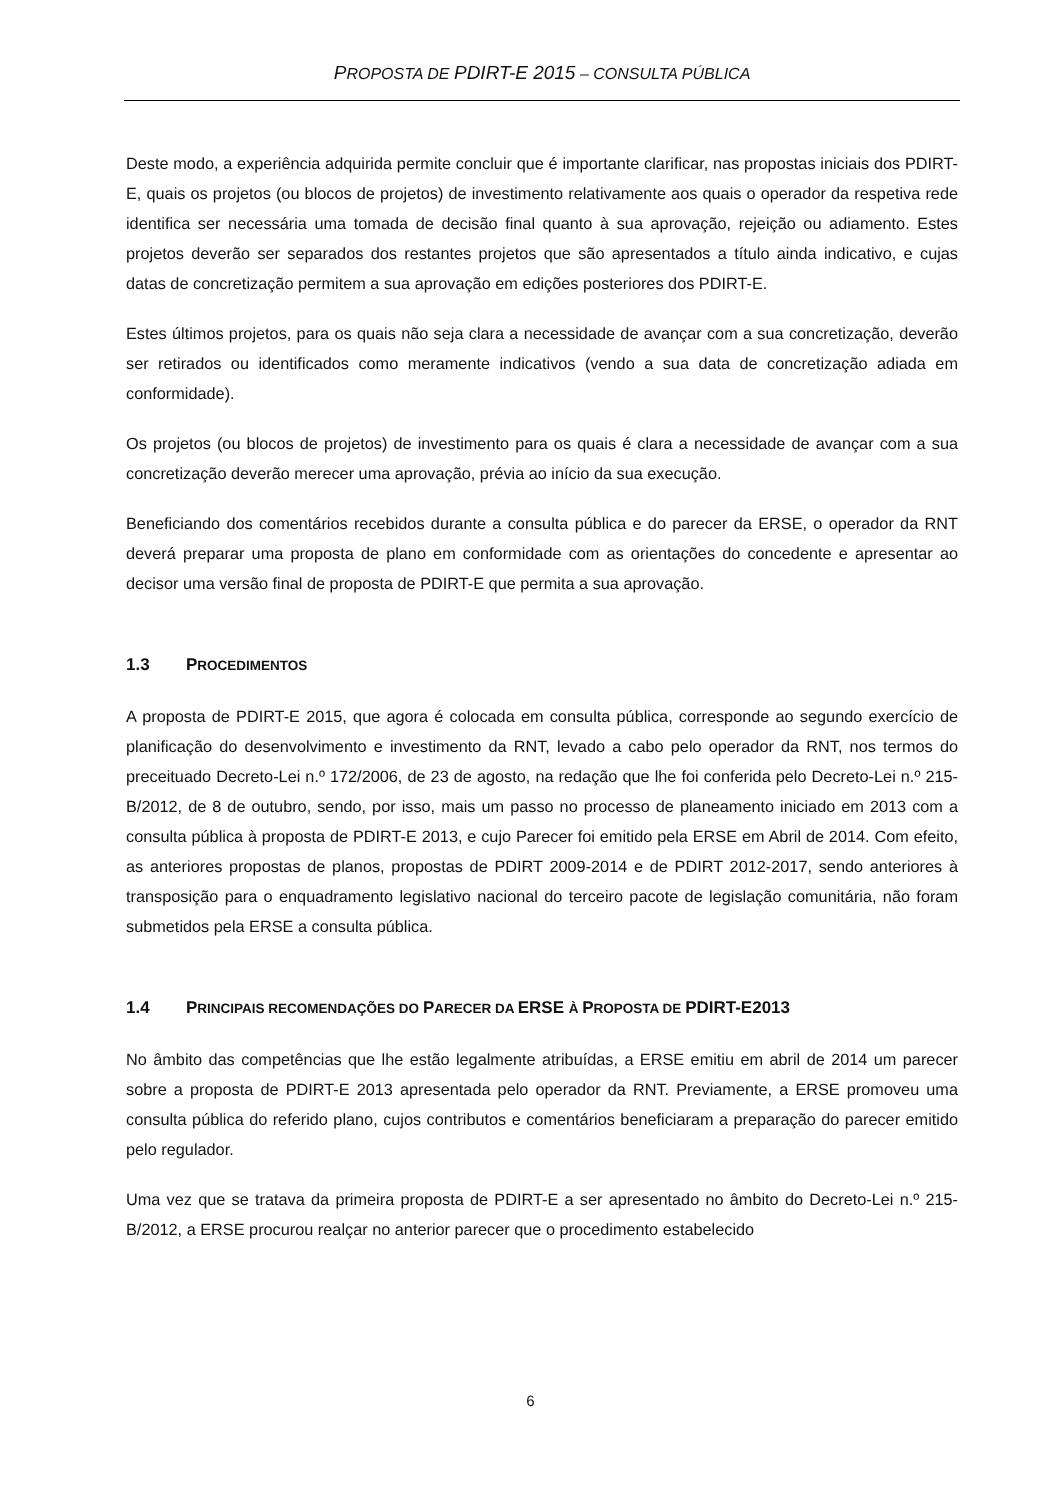PROPOSTA DE PDIRT-E 2015 – CONSULTA PÚBLICA
Deste modo, a experiência adquirida permite concluir que é importante clarificar, nas propostas iniciais dos PDIRT-E, quais os projetos (ou blocos de projetos) de investimento relativamente aos quais o operador da respetiva rede identifica ser necessária uma tomada de decisão final quanto à sua aprovação, rejeição ou adiamento. Estes projetos deverão ser separados dos restantes projetos que são apresentados a título ainda indicativo, e cujas datas de concretização permitem a sua aprovação em edições posteriores dos PDIRT-E.
Estes últimos projetos, para os quais não seja clara a necessidade de avançar com a sua concretização, deverão ser retirados ou identificados como meramente indicativos (vendo a sua data de concretização adiada em conformidade).
Os projetos (ou blocos de projetos) de investimento para os quais é clara a necessidade de avançar com a sua concretização deverão merecer uma aprovação, prévia ao início da sua execução.
Beneficiando dos comentários recebidos durante a consulta pública e do parecer da ERSE, o operador da RNT deverá preparar uma proposta de plano em conformidade com as orientações do concedente e apresentar ao decisor uma versão final de proposta de PDIRT-E que permita a sua aprovação.
1.3 PROCEDIMENTOS
A proposta de PDIRT-E 2015, que agora é colocada em consulta pública, corresponde ao segundo exercício de planificação do desenvolvimento e investimento da RNT, levado a cabo pelo operador da RNT, nos termos do preceituado Decreto-Lei n.º 172/2006, de 23 de agosto, na redação que lhe foi conferida pelo Decreto-Lei n.º 215-B/2012, de 8 de outubro, sendo, por isso, mais um passo no processo de planeamento iniciado em 2013 com a consulta pública à proposta de PDIRT-E 2013, e cujo Parecer foi emitido pela ERSE em Abril de 2014. Com efeito, as anteriores propostas de planos, propostas de PDIRT 2009-2014 e de PDIRT 2012-2017, sendo anteriores à transposição para o enquadramento legislativo nacional do terceiro pacote de legislação comunitária, não foram submetidos pela ERSE a consulta pública.
1.4 PRINCIPAIS RECOMENDAÇÕES DO PARECER DA ERSE À PROPOSTA DE PDIRT-E2013
No âmbito das competências que lhe estão legalmente atribuídas, a ERSE emitiu em abril de 2014 um parecer sobre a proposta de PDIRT-E 2013 apresentada pelo operador da RNT. Previamente, a ERSE promoveu uma consulta pública do referido plano, cujos contributos e comentários beneficiaram a preparação do parecer emitido pelo regulador.
Uma vez que se tratava da primeira proposta de PDIRT-E a ser apresentado no âmbito do Decreto-Lei n.º 215-B/2012, a ERSE procurou realçar no anterior parecer que o procedimento estabelecido
6